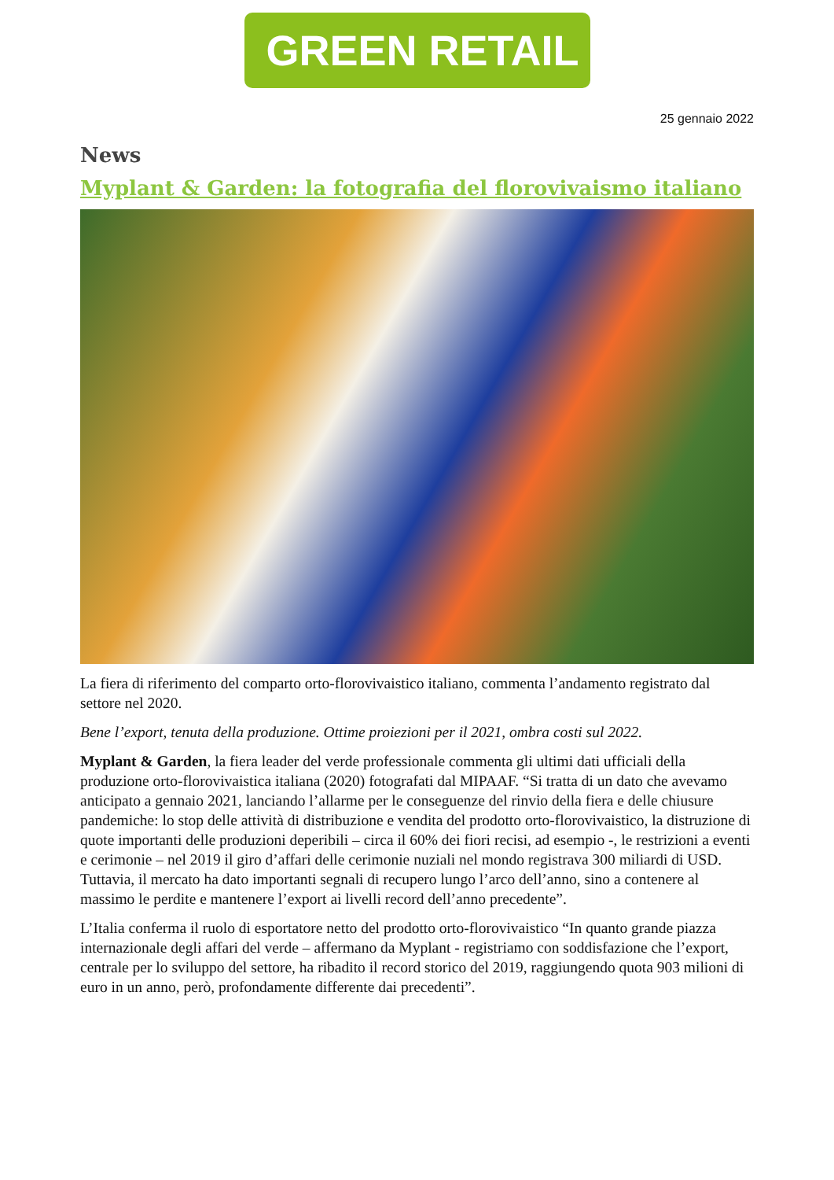GREEN RETAIL
25 gennaio 2022
News
Myplant & Garden: la fotografia del florovivaismo italiano
La fiera di riferimento del comparto orto-florovivaistico italiano, commenta l’andamento registrato dal settore nel 2020.
Bene l’export, tenuta della produzione. Ottime proiezioni per il 2021, ombra costi sul 2022.
Myplant & Garden, la fiera leader del verde professionale commenta gli ultimi dati ufficiali della produzione orto-florovivaistica italiana (2020) fotografati dal MIPAAF. “Si tratta di un dato che avevamo anticipato a gennaio 2021, lanciando l’allarme per le conseguenze del rinvio della fiera e delle chiusure pandemiche: lo stop delle attività di distribuzione e vendita del prodotto orto-florovivaistico, la distruzione di quote importanti delle produzioni deperibili – circa il 60% dei fiori recisi, ad esempio -, le restrizioni a eventi e cerimonie – nel 2019 il giro d’affari delle cerimonie nuziali nel mondo registrava 300 miliardi di USD. Tuttavia, il mercato ha dato importanti segnali di recupero lungo l’arco dell’anno, sino a contenere al massimo le perdite e mantenere l’export ai livelli record dell’anno precedente”.
L’Italia conferma il ruolo di esportatore netto del prodotto orto-florovivaistico “In quanto grande piazza internazionale degli affari del verde – affermano da Myplant - registriamo con soddisfazione che l’export, centrale per lo sviluppo del settore, ha ribadito il record storico del 2019, raggiungendo quota 903 milioni di euro in un anno, però, profondamente differente dai precedenti”.